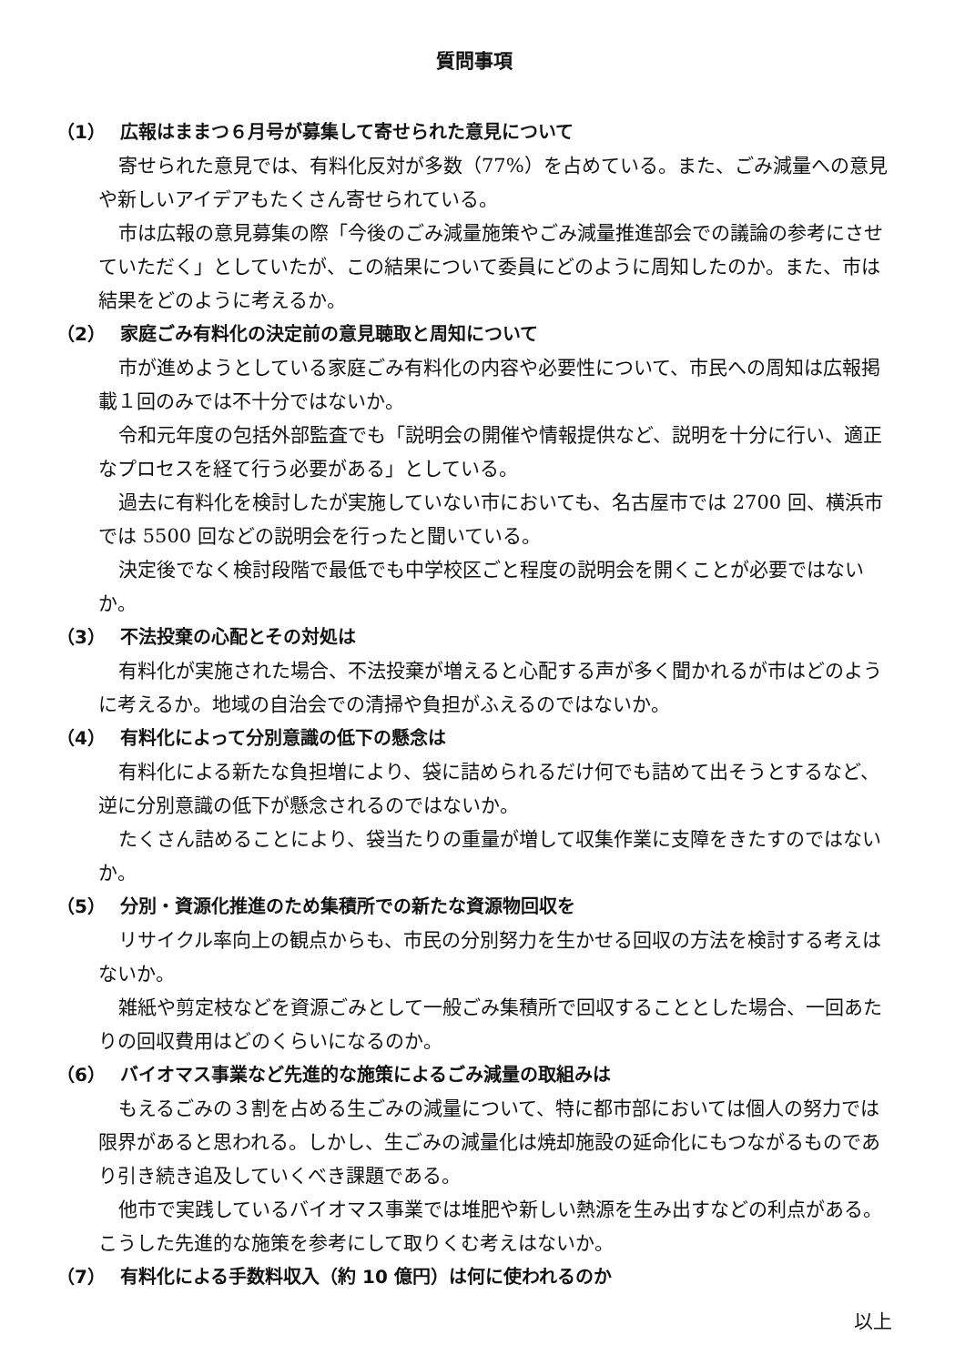質問事項
（1） 広報はままつ６月号が募集して寄せられた意見について
寄せられた意見では、有料化反対が多数（77%）を占めている。また、ごみ減量への意見や新しいアイデアもたくさん寄せられている。
市は広報の意見募集の際「今後のごみ減量施策やごみ減量推進部会での議論の参考にさせていただく」としていたが、この結果について委員にどのように周知したのか。また、市は結果をどのように考えるか。
（2） 家庭ごみ有料化の決定前の意見聴取と周知について
市が進めようとしている家庭ごみ有料化の内容や必要性について、市民への周知は広報掲載１回のみでは不十分ではないか。
令和元年度の包括外部監査でも「説明会の開催や情報提供など、説明を十分に行い、適正なプロセスを経て行う必要がある」としている。
過去に有料化を検討したが実施していない市においても、名古屋市では 2700 回、横浜市では 5500 回などの説明会を行ったと聞いている。
決定後でなく検討段階で最低でも中学校区ごと程度の説明会を開くことが必要ではないか。
（3） 不法投棄の心配とその対処は
有料化が実施された場合、不法投棄が増えると心配する声が多く聞かれるが市はどのように考えるか。地域の自治会での清掃や負担がふえるのではないか。
（4） 有料化によって分別意識の低下の懸念は
有料化による新たな負担増により、袋に詰められるだけ何でも詰めて出そうとするなど、逆に分別意識の低下が懸念されるのではないか。
たくさん詰めることにより、袋当たりの重量が増して収集作業に支障をきたすのではないか。
（5） 分別・資源化推進のため集積所での新たな資源物回収を
リサイクル率向上の観点からも、市民の分別努力を生かせる回収の方法を検討する考えはないか。
雑紙や剪定枝などを資源ごみとして一般ごみ集積所で回収することとした場合、一回あたりの回収費用はどのくらいになるのか。
（6） バイオマス事業など先進的な施策によるごみ減量の取組みは
もえるごみの３割を占める生ごみの減量について、特に都市部においては個人の努力では限界があると思われる。しかし、生ごみの減量化は焼却施設の延命化にもつながるものであり引き続き追及していくべき課題である。
他市で実践しているバイオマス事業では堆肥や新しい熱源を生み出すなどの利点がある。こうした先進的な施策を参考にして取りくむ考えはないか。
（7） 有料化による手数料収入（約 10 億円）は何に使われるのか
以上